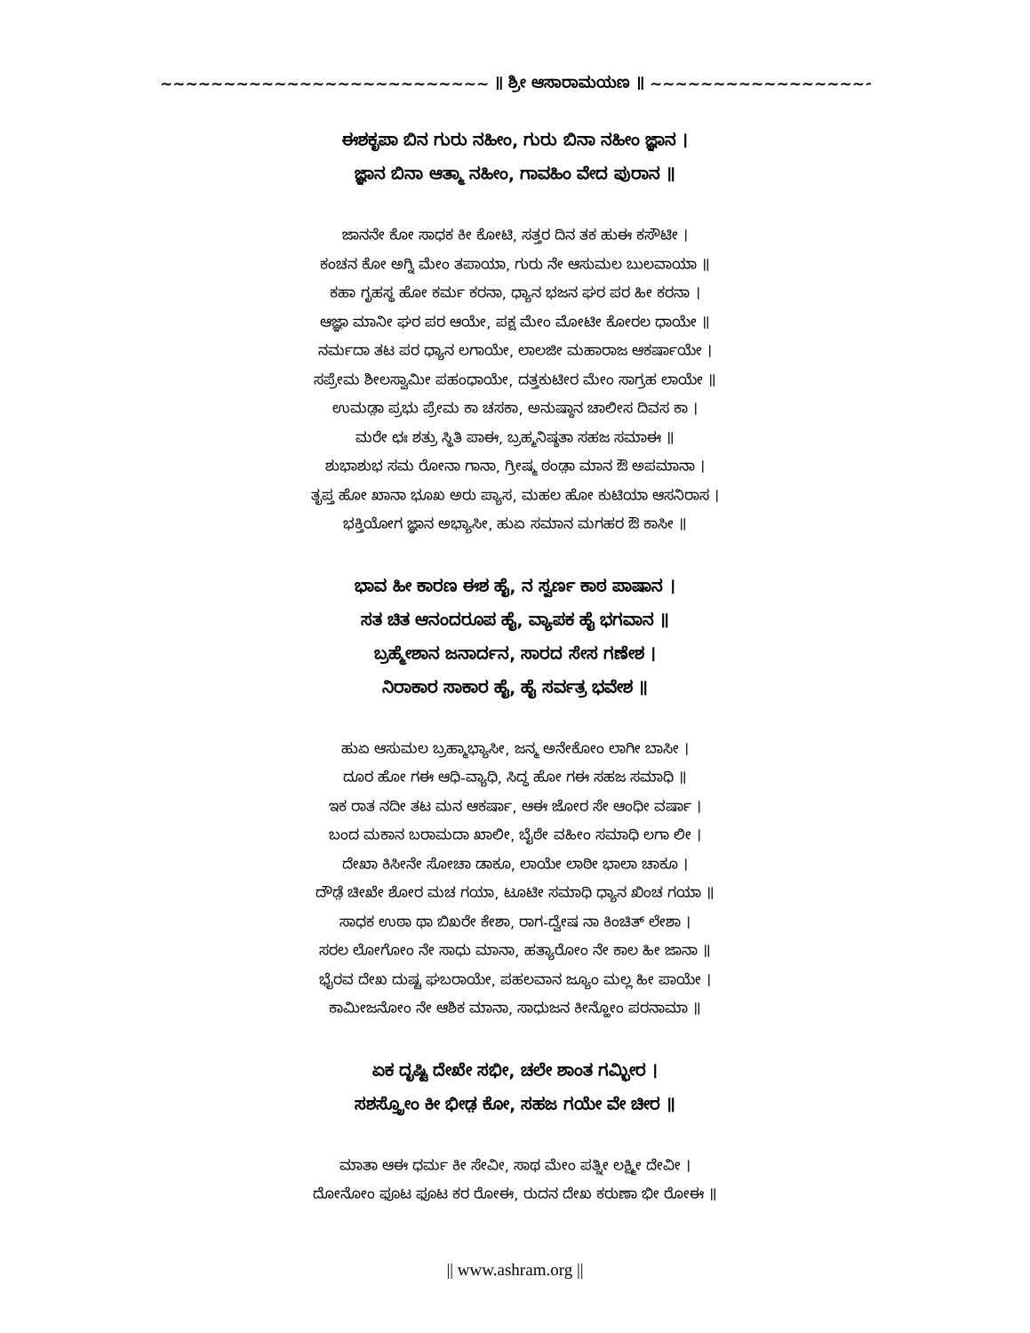~~~~~~~~~~~~~~~~~~~~~~~~~~ ॥ ಶ್ರೀ ಆಸಾರಾಮಯಣ ॥ ~~~~~~~~~~~~~~~~~~~~~~~~~~
ಈಶಕೃಪಾ ಬಿನ ಗುರು ನಹೀಂ, ಗುರು ಬಿನಾ ನಹೀಂ ಜ್ಞಾನ ।
ಜ್ಞಾನ ಬಿನಾ ಆತ್ಮಾ ನಹೀಂ, ಗಾವಹಿಂ ವೇದ ಪುರಾನ ॥
ಜಾನನೇ ಕೋ ಸಾಧಕ ಕೀ ಕೋಟಿ, ಸತ್ತರ ದಿನ ತಕ ಹುಈ ಕಸೌಟೀ ।
ಕಂಚನ ಕೋ ಅಗ್ನಿ ಮೇಂ ತಪಾಯಾ, ಗುರು ನೇ ಆಸುಮಲ ಬುಲವಾಯಾ ॥
ಕಹಾ ಗೃಹಸ್ಥ ಹೋ ಕರ್ಮ ಕರನಾ, ಧ್ಯಾನ ಭಜನ ಘರ ಪರ ಹೀ ಕರನಾ ।
ಆಜ್ಞಾ ಮಾನೀ ಘರ ಪರ ಆಯೇ, ಪಕ್ಷ ಮೇಂ ಮೋಟೀ ಕೋರಲ ಧಾಯೇ ॥
ನರ್ಮದಾ ತಟ ಪರ ಧ್ಯಾನ ಲಗಾಯೇ, ಲಾಲಜೀ ಮಹಾರಾಜ ಆಕರ್ಷಾಯೇ ।
ಸಪ್ರೇಮ ಶೀಲಸ್ವಾಮೀ ಪಹಂಧಾಯೇ, ದತ್ತಕುಟೀರ ಮೇಂ ಸಾಗ್ರಹ ಲಾಯೇ ॥
ಉಮಡ಼ಾ ಪ್ರಭು ಪ್ರೇಮ ಕಾ ಚಸಕಾ, ಅನುಷ್ಠಾನ ಚಾಲೀಸ ದಿವಸ ಕಾ ।
ಮರೇ ಛಃ ಶತ್ರು ಸ್ಥಿತಿ ಪಾಈ, ಬ್ರಹ್ಮನಿಷ್ಠತಾ ಸಹಜ ಸಮಾಈ ॥
ಶುಭಾಶುಭ ಸಮ ರೋನಾ ಗಾನಾ, ಗ್ರೀಷ್ಮ ಠಂಡ಼ಾ ಮಾನ ಔ ಅಪಮಾನಾ ।
ತೃಪ್ತ ಹೋ ಖಾನಾ ಭೂಖ ಅರು ಪ್ಯಾಸ, ಮಹಲ ಹೋ ಕುಟಿಯಾ ಆಸನಿರಾಸ ।
ಭಕ್ತಿಯೋಗ ಜ್ಞಾನ ಅಭ್ಯಾಸೀ, ಹುಏ ಸಮಾನ ಮಗಹರ ಔ ಕಾಸೀ ॥
ಭಾವ ಹೀ ಕಾರಣ ಈಶ ಹೈ, ನ ಸ್ವರ್ಣ ಕಾಠ ಪಾಷಾನ ।
ಸತ ಚಿತ ಆನಂದರೂಪ ಹೈ, ವ್ಯಾಪಕ ಹೈ ಭಗವಾನ ॥
ಬ್ರಹ್ಮೇಶಾನ ಜನಾರ್ದನ, ಸಾರದ ಸೇಸ ಗಣೇಶ ।
ನಿರಾಕಾರ ಸಾಕಾರ ಹೈ, ಹೈ ಸರ್ವತ್ರ ಭವೇಶ ॥
ಹುಏ ಆಸುಮಲ ಬ್ರಹ್ಮಾಭ್ಯಾಸೀ, ಜನ್ಮ ಅನೇಕೋಂ ಲಾಗೀ ಬಾಸೀ ।
ದೂರ ಹೋ ಗಈ ಆಧಿ-ವ್ಯಾಧಿ, ಸಿದ್ಧ ಹೋ ಗಈ ಸಹಜ ಸಮಾಧಿ ॥
ಇಕ ರಾತ ನದೀ ತಟ ಮನ ಆಕರ್ಷಾ, ಆಈ ಜೋರ ಸೇ ಆಂಧೀ ವರ್ಷಾ ।
ಬಂದ ಮಕಾನ ಬರಾಮದಾ ಖಾಲೀ, ಬೈಠೇ ವಹೀಂ ಸಮಾಧಿ ಲಗಾ ಲೀ ।
ದೇಖಾ ಕಿಸೀನೇ ಸೋಚಾ ಡಾಕೂ, ಲಾಯೇ ಲಾಠೀ ಭಾಲಾ ಚಾಕೂ ।
ದೌಡ಼ೆ ಚೀಖೇ ಶೋರ ಮಚ ಗಯಾ, ಟೂಟೀ ಸಮಾಧಿ ಧ್ಯಾನ ಖಿಂಚ ಗಯಾ ॥
ಸಾಧಕ ಉಠಾ ಥಾ ಬಿಖರೇ ಕೇಶಾ, ರಾಗ-ದ್ವೇಷ ನಾ ಕಿಂಚಿತ್ ಲೇಶಾ ।
ಸರಲ ಲೋಗೋಂ ನೇ ಸಾಧು ಮಾನಾ, ಹತ್ಯಾರೋಂ ನೇ ಕಾಲ ಹೀ ಜಾನಾ ॥
ಭೈರವ ದೇಖ ದುಷ್ಟ ಘಬರಾಯೇ, ಪಹಲವಾನ ಜ್ಯೂಂ ಮಲ್ಲ ಹೀ ಪಾಯೇ ।
ಕಾಮೀಜನೋಂ ನೇ ಆಶಿಕ ಮಾನಾ, ಸಾಧುಜನ ಕೀನ್ಹೋಂ ಪರನಾಮಾ ॥
ಏಕ ದೃಷ್ಟಿ ದೇಖೇ ಸಭೀ, ಚಲೇ ಶಾಂತ ಗಮ್ಭೀರ ।
ಸಶಸ್ತ್ರೋಂ ಕೀ ಭೀಡ಼ ಕೋ, ಸಹಜ ಗಯೇ ವೇ ಚೀರ ॥
ಮಾತಾ ಆಈ ಧರ್ಮ ಕೀ ಸೇವೀ, ಸಾಥ ಮೇಂ ಪತ್ನೀ ಲಕ್ಷ್ಮೀ ದೇವೀ ।
ದೋನೋಂ ಫೂಟ ಫೂಟ ಕರ ರೋಈ, ರುದನ ದೇಖ ಕರುಣಾ ಭೀ ರೋಈ ॥
|| www.ashram.org ||